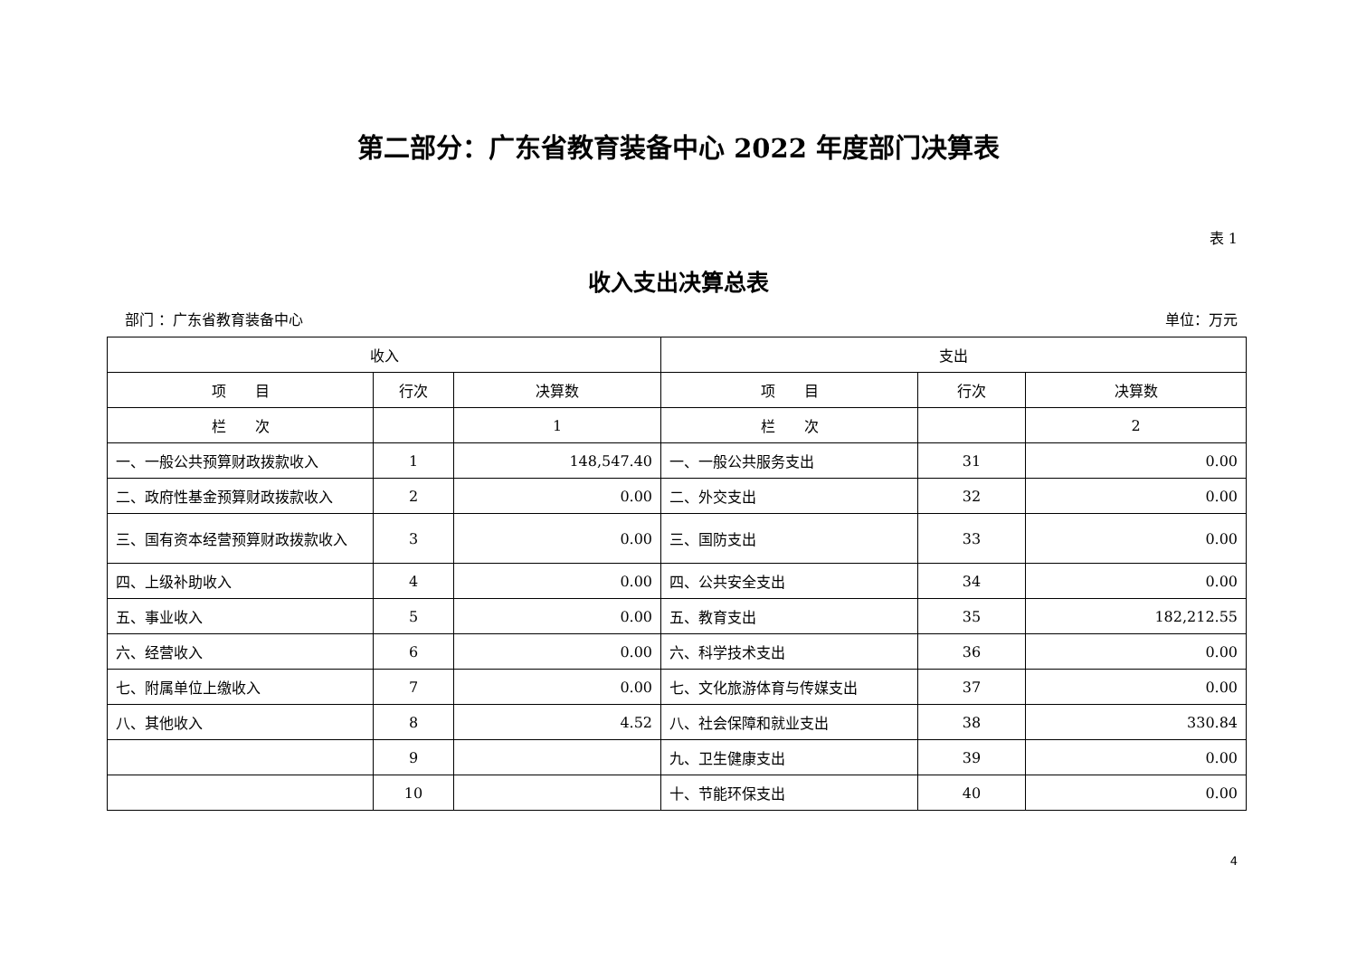第二部分：广东省教育装备中心 2022 年度部门决算表
表 1
收入支出决算总表
部门 ：广东省教育装备中心 单位：万元
| 收入 | | | 支出 | | |
| --- | --- | --- | --- | --- | --- |
| 项 目 | 行次 | 决算数 | 项 目 | 行次 | 决算数 |
| 栏 次 | | 1 | 栏 次 | | 2 |
| 一、一般公共预算财政拨款收入 | 1 | 148,547.40 | 一、一般公共服务支出 | 31 | 0.00 |
| 二、政府性基金预算财政拨款收入 | 2 | 0.00 | 二、外交支出 | 32 | 0.00 |
| 三、国有资本经营预算财政拨款收入 | 3 | 0.00 | 三、国防支出 | 33 | 0.00 |
| 四、上级补助收入 | 4 | 0.00 | 四、公共安全支出 | 34 | 0.00 |
| 五、事业收入 | 5 | 0.00 | 五、教育支出 | 35 | 182,212.55 |
| 六、经营收入 | 6 | 0.00 | 六、科学技术支出 | 36 | 0.00 |
| 七、附属单位上缴收入 | 7 | 0.00 | 七、文化旅游体育与传媒支出 | 37 | 0.00 |
| 八、其他收入 | 8 | 4.52 | 八、社会保障和就业支出 | 38 | 330.84 |
| | 9 | | 九、卫生健康支出 | 39 | 0.00 |
| | 10 | | 十、节能环保支出 | 40 | 0.00 |
4